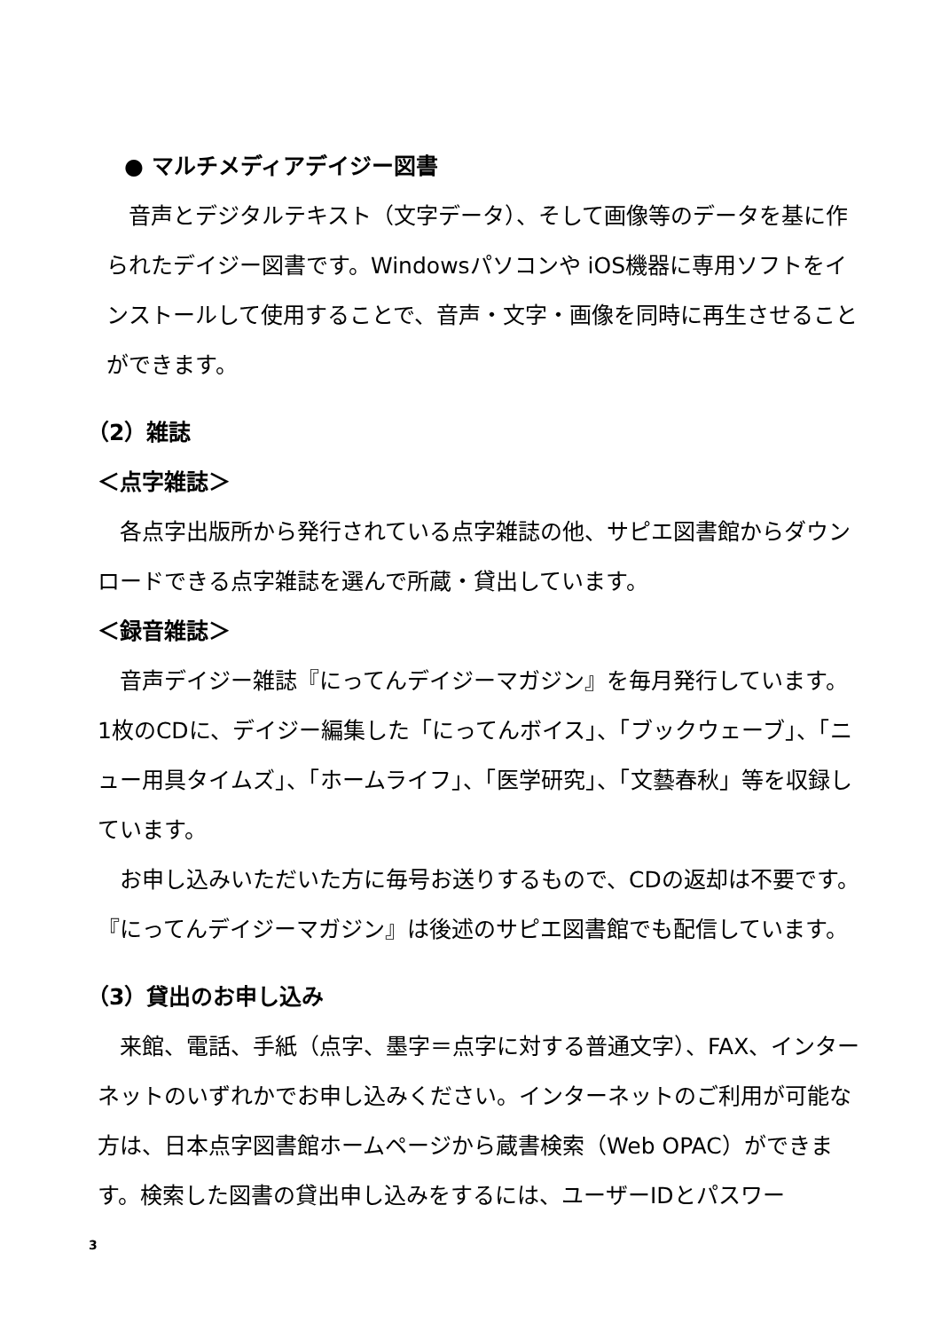● マルチメディアデイジー図書
音声とデジタルテキスト（文字データ）、そして画像等のデータを基に作られたデイジー図書です。Windowsパソコンや iOS機器に専用ソフトをインストールして使用することで、音声・文字・画像を同時に再生させることができます。
（2）雑誌
＜点字雑誌＞
各点字出版所から発行されている点字雑誌の他、サピエ図書館からダウンロードできる点字雑誌を選んで所蔵・貸出しています。
＜録音雑誌＞
音声デイジー雑誌『にってんデイジーマガジン』を毎月発行しています。1枚のCDに、デイジー編集した「にってんボイス」、「ブックウェーブ」、「ニュー用具タイムズ」、「ホームライフ」、「医学研究」、「文藝春秋」等を収録しています。
お申し込みいただいた方に毎号お送りするもので、CDの返却は不要です。『にってんデイジーマガジン』は後述のサピエ図書館でも配信しています。
（3）貸出のお申し込み
来館、電話、手紙（点字、墨字＝点字に対する普通文字）、FAX、インターネットのいずれかでお申し込みください。インターネットのご利用が可能な方は、日本点字図書館ホームページから蔵書検索（Web OPAC）ができます。検索した図書の貸出申し込みをするには、ユーザーIDとパスワー
3